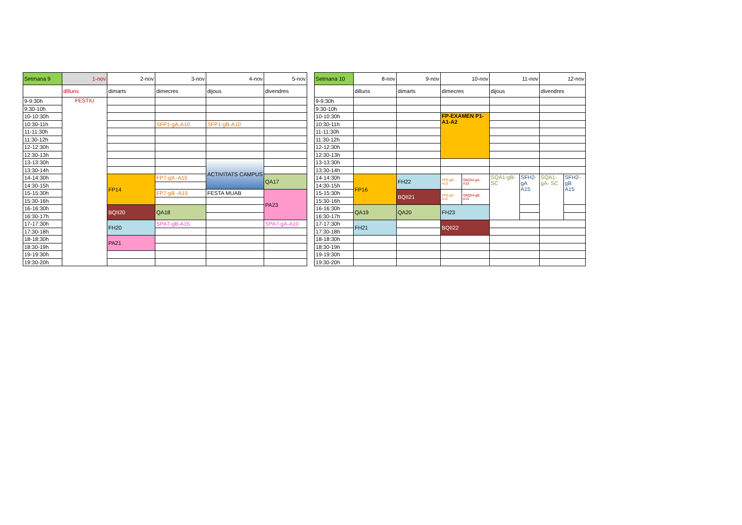| Setmana 9 | 1-nov | 2-nov | 3-nov | 4-nov | 5-nov |
| | dilluns | dimarts | dimecres | dijous | divendres |
| 9-9:30h | FESTIU | | | | |
| 9:30-10h | | | | | |
| 10-10:30h | | | | | |
| 10:30-11h | | | SFP1-gA-A10 | SFP1-gB-A10 | |
| 11-11:30h | | | | | |
| 11:30-12h | | | | | |
| 12-12:30h | | | | | |
| 12:30-13h | | | | | |
| 13-13:30h | | | | ACTIVITATS CAMPUS | |
| 13:30-14h | | | | | |
| 14-14:30h | | FP14 | FP7-gA -A15 | | QA17 |
| 14:30-15h | | | | | |
| 15-15:30h | | | FP7-gB -A15 | FESTA MUAB | PA23 |
| 15:30-16h | | | | | |
| 16-16:30h | | BQII20 | QA18 | | |
| 16:30-17h | | | | | |
| 17-17:30h | | FH20 | SPA7-gB-A15 | | SPA7-gA-A10 |
| 17:30-18h | | | | | |
| 18-18:30h | | PA21 | | | |
| 18:30-19h | | | | | |
| 19-19:30h | | | | | |
| 19:30-20h | | | | | |
| Setmana 10 | 8-nov | 9-nov | 10-nov | | 11-nov | | 12-nov | |
| | dilluns | dimarts | dimecres | | dijous | | divendres | |
| 9-9:30h | | | | | | | | |
| 9:30-10h | | | | | | | | |
| 10-10:30h | | | FP-EXAMEN P1- A1-A2 | | | | | |
| 10:30-11h | | | | | | | | |
| 11-11:30h | | | | | | | | |
| 11:30-12h | | | | | | | | |
| 12-12:30h | | | | | | | | |
| 12:30-13h | | | | | | | | |
| 13-13:30h | | | | | | | | |
| 13:30-14h | | | | | | | | |
| 14-14:30h | FP16 | FH22 | FP8-gB- A10 | SBQII4-gA- A15 | SQA1-gB- SC | SFH2- gA A15 | SQA1- gA- SC | SFH2- gB A15 |
| 14:30-15h | | | | | | | | |
| 15-15:30h | | BQII21 | FP8-gA- A10 | SBQII4-gB- A15 | | | | |
| 15:30-16h | | | | | | | | |
| 16-16:30h | QA19 | QA20 | FH23 | | | | | |
| 16:30-17h | | | | | | | | |
| 17-17:30h | FH21 | | BQII22 | | | | | |
| 17:30-18h | | | | | | | | |
| 18-18:30h | | | | | | | | |
| 18:30-19h | | | | | | | | |
| 19-19:30h | | | | | | | | |
| 19:30-20h | | | | | | | | |